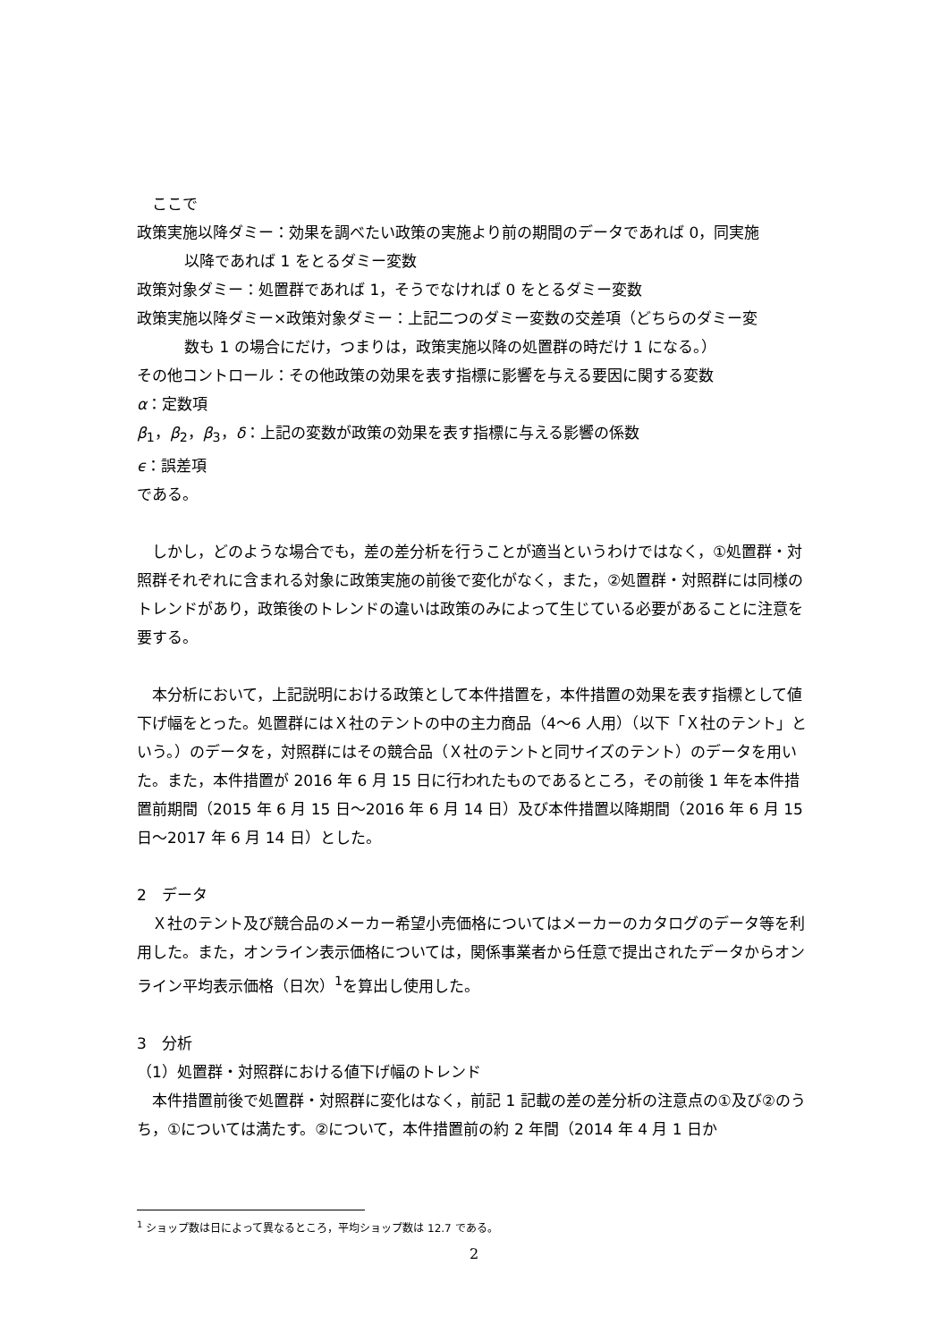ここで
政策実施以降ダミー：効果を調べたい政策の実施より前の期間のデータであれば 0，同実施
以降であれば 1 をとるダミー変数
政策対象ダミー：処置群であれば 1，そうでなければ 0 をとるダミー変数
政策実施以降ダミー×政策対象ダミー：上記二つのダミー変数の交差項（どちらのダミー変
数も 1 の場合にだけ，つまりは，政策実施以降の処置群の時だけ 1 になる。）
その他コントロール：その他政策の効果を表す指標に影響を与える要因に関する変数
α：定数項
β<sub>1</sub>，β<sub>2</sub>，β<sub>3</sub>，δ：上記の変数が政策の効果を表す指標に与える影響の係数
ϵ：誤差項
である。
　しかし，どのような場合でも，差の差分析を行うことが適当というわけではなく，①処置群・対照群それぞれに含まれる対象に政策実施の前後で変化がなく，また，②処置群・対照群には同様のトレンドがあり，政策後のトレンドの違いは政策のみによって生じている必要があることに注意を要する。
　本分析において，上記説明における政策として本件措置を，本件措置の効果を表す指標として値下げ幅をとった。処置群にはＸ社のテントの中の主力商品（4～6 人用）（以下「Ｘ社のテント」という。）のデータを，対照群にはその競合品（Ｘ社のテントと同サイズのテント）のデータを用いた。また，本件措置が 2016 年 6 月 15 日に行われたものであるところ，その前後 1 年を本件措置前期間（2015 年 6 月 15 日～2016 年 6 月 14 日）及び本件措置以降期間（2016 年 6 月 15 日～2017 年 6 月 14 日）とした。
2　データ
　Ｘ社のテント及び競合品のメーカー希望小売価格についてはメーカーのカタログのデータ等を利用した。また，オンライン表示価格については，関係事業者から任意で提出されたデータからオンライン平均表示価格（日次）<sup>1</sup>を算出し使用した。
3　分析
（1）処置群・対照群における値下げ幅のトレンド
　本件措置前後で処置群・対照群に変化はなく，前記 1 記載の差の差分析の注意点の①及び②のうち，①については満たす。②について，本件措置前の約 2 年間（2014 年 4 月 1 日か
<sup>1</sup> ショップ数は日によって異なるところ，平均ショップ数は 12.7 である。
2